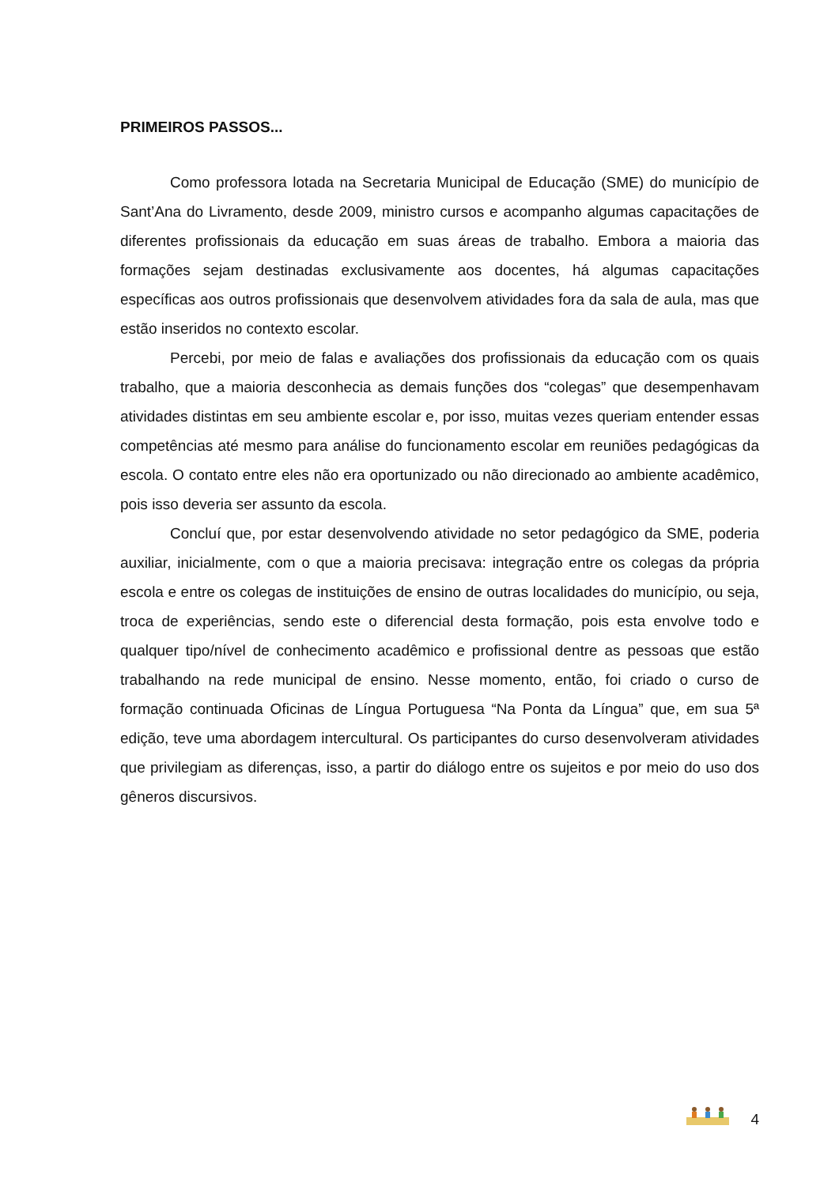PRIMEIROS PASSOS...
Como professora lotada na Secretaria Municipal de Educação (SME) do município de Sant’Ana do Livramento, desde 2009, ministro cursos e acompanho algumas capacitações de diferentes profissionais da educação em suas áreas de trabalho. Embora a maioria das formações sejam destinadas exclusivamente aos docentes, há algumas capacitações específicas aos outros profissionais que desenvolvem atividades fora da sala de aula, mas que estão inseridos no contexto escolar.
Percebi, por meio de falas e avaliações dos profissionais da educação com os quais trabalho, que a maioria desconhecia as demais funções dos “colegas” que desempenhavam atividades distintas em seu ambiente escolar e, por isso, muitas vezes queriam entender essas competências até mesmo para análise do funcionamento escolar em reuniões pedagógicas da escola. O contato entre eles não era oportunizado ou não direcionado ao ambiente acadêmico, pois isso deveria ser assunto da escola.
Concluí que, por estar desenvolvendo atividade no setor pedagógico da SME, poderia auxiliar, inicialmente, com o que a maioria precisava: integração entre os colegas da própria escola e entre os colegas de instituições de ensino de outras localidades do município, ou seja, troca de experiências, sendo este o diferencial desta formação, pois esta envolve todo e qualquer tipo/nível de conhecimento acadêmico e profissional dentre as pessoas que estão trabalhando na rede municipal de ensino. Nesse momento, então, foi criado o curso de formação continuada Oficinas de Língua Portuguesa “Na Ponta da Língua” que, em sua 5ª edição, teve uma abordagem intercultural. Os participantes do curso desenvolveram atividades que privilegiam as diferenças, isso, a partir do diálogo entre os sujeitos e por meio do uso dos gêneros discursivos.
4